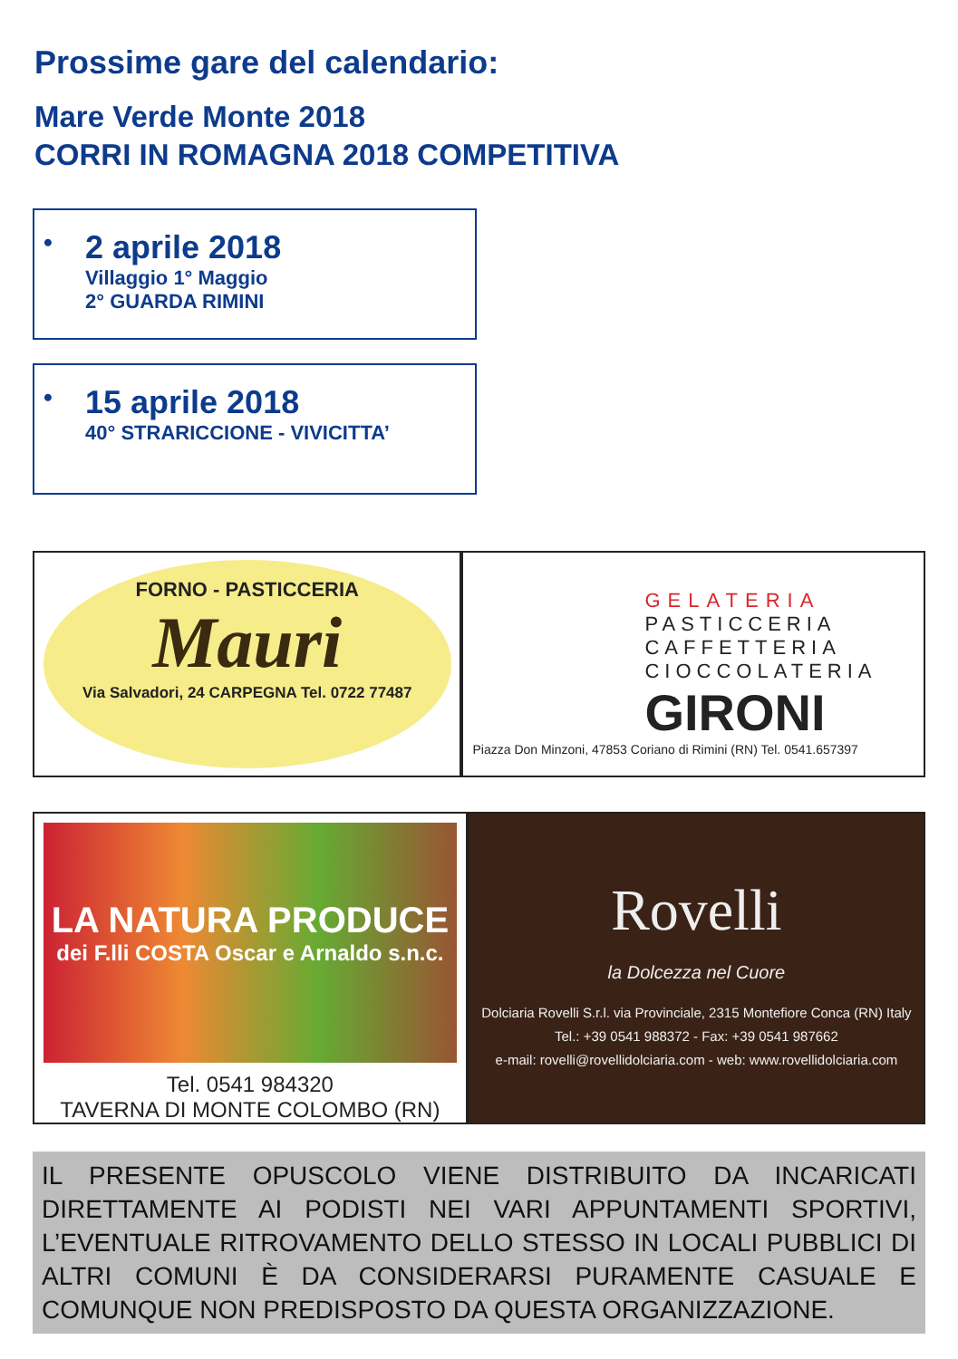Prossime gare del calendario:
Mare Verde Monte 2018
CORRI IN ROMAGNA 2018 COMPETITIVA
•
2 aprile 2018
Villaggio 1° Maggio
2° GUARDA RIMINI
•
15 aprile 2018
40° STRARICCIONE - VIVICITTA’
FORNO - PASTICCERIA
Mauri
Via Salvadori, 24 CARPEGNA Tel. 0722 77487
GELATERIA
PASTICCERIA
CAFFETTERIA
CIOCCOLATERIA
GIRONI
Piazza Don Minzoni, 47853 Coriano di Rimini (RN) Tel. 0541.657397
LA NATURA PRODUCE
dei F.lli COSTA Oscar e Arnaldo s.n.c.
Tel. 0541 984320
TAVERNA DI MONTE COLOMBO (RN)
Rovelli
la Dolcezza nel Cuore
Dolciaria Rovelli S.r.l. via Provinciale, 2315 Montefiore Conca (RN) Italy
Tel.: +39 0541 988372 - Fax: +39 0541 987662
e-mail: rovelli@rovellidolciaria.com - web: www.rovellidolciaria.com
IL PRESENTE OPUSCOLO VIENE DISTRIBUITO DA INCARICATI DIRETTAMENTE AI PODISTI NEI VARI APPUNTAMENTI SPORTIVI, L’EVENTUALE RITROVAMENTO DELLO STESSO IN LOCALI PUBBLICI DI ALTRI COMUNI È DA CONSIDERARSI PURAMENTE CASUALE E COMUNQUE NON PREDISPOSTO DA QUESTA ORGANIZZAZIONE.